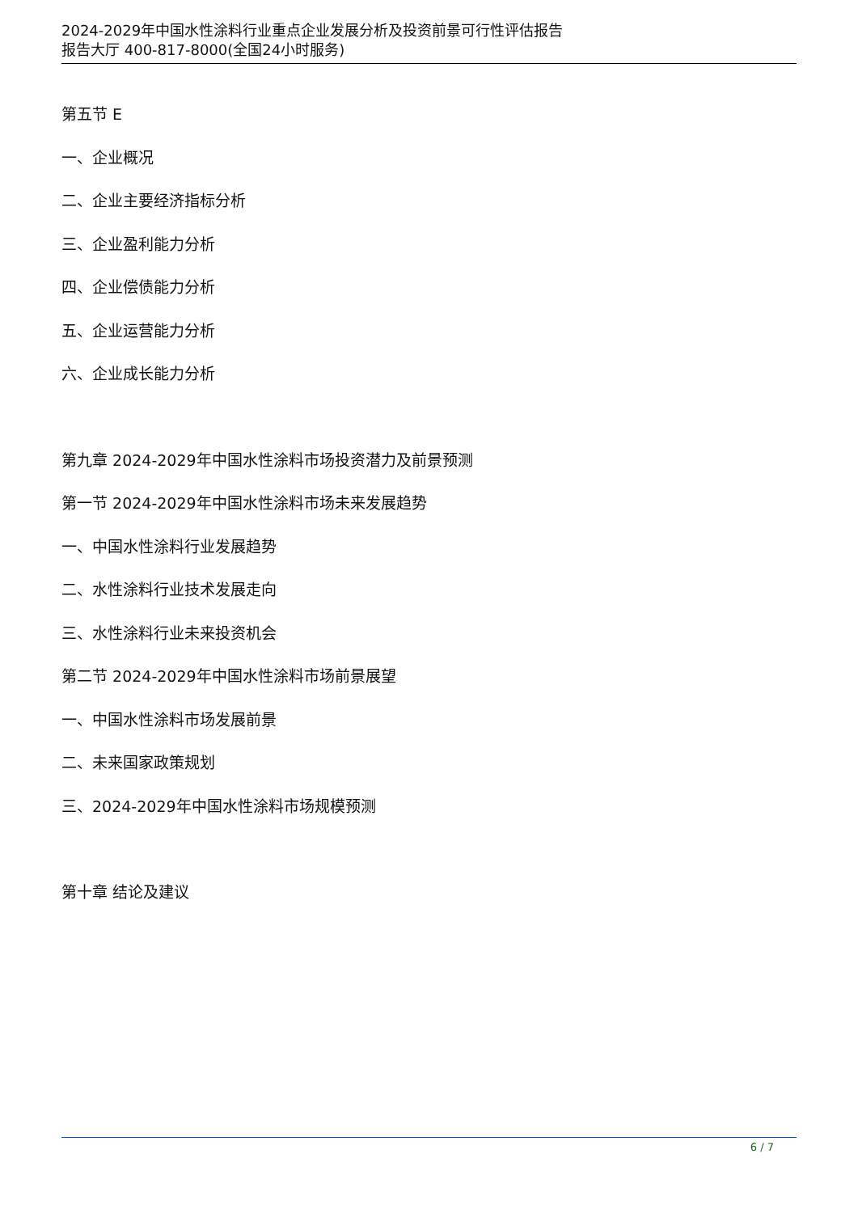2024-2029年中国水性涂料行业重点企业发展分析及投资前景可行性评估报告
报告大厅 400-817-8000(全国24小时服务)
第五节 E
一、企业概况
二、企业主要经济指标分析
三、企业盈利能力分析
四、企业偿债能力分析
五、企业运营能力分析
六、企业成长能力分析
第九章 2024-2029年中国水性涂料市场投资潜力及前景预测
第一节 2024-2029年中国水性涂料市场未来发展趋势
一、中国水性涂料行业发展趋势
二、水性涂料行业技术发展走向
三、水性涂料行业未来投资机会
第二节 2024-2029年中国水性涂料市场前景展望
一、中国水性涂料市场发展前景
二、未来国家政策规划
三、2024-2029年中国水性涂料市场规模预测
第十章 结论及建议
6 / 7